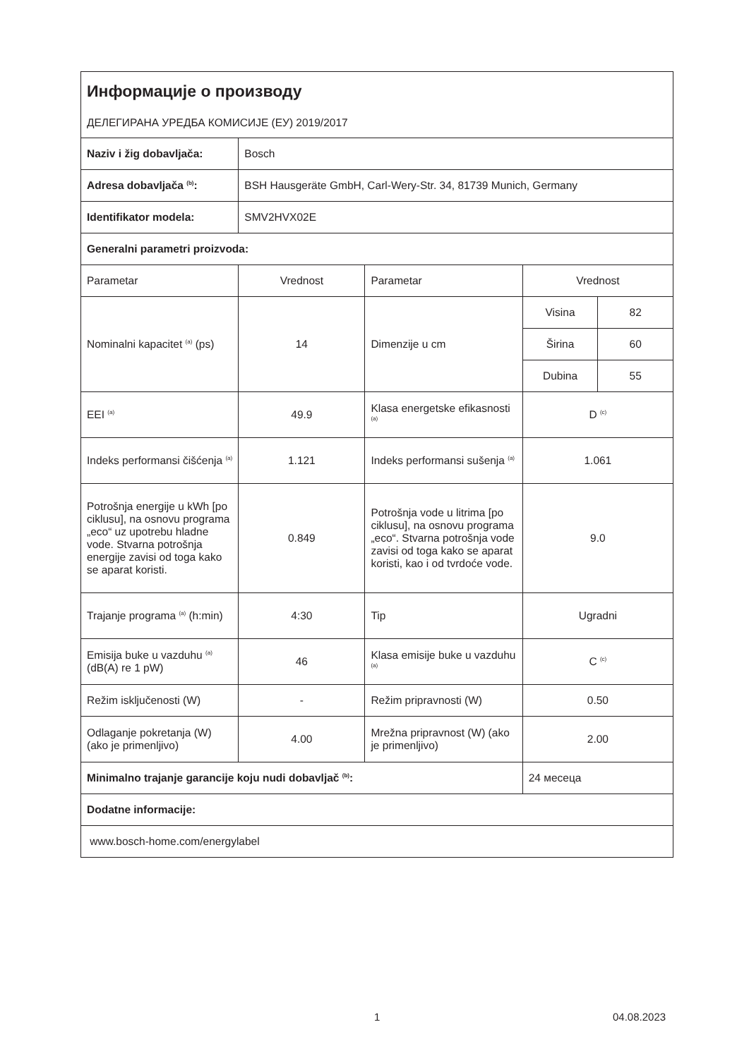| Информације о производу ДЕЛЕГИРАНА УРЕДБА КОМИСИЈЕ (ЕУ) 2019/2017 | | | | |
| Naziv i žig dobavljača: | Bosch | | | |
| Adresa dobavljača <sup>(b)</sup>: | BSH Hausgeräte GmbH, Carl-Wery-Str. 34, 81739 Munich, Germany | | | |
| Identifikator modela: | SMV2HVX02E | | | |
| Generalni parametri proizvoda: | | | | |
| Parametar | Vrednost | Parametar | Vrednost | |
| Nominalni kapacitet <sup>(a)</sup> (ps) | 14 | Dimenzije u cm | Visina | 82 |
| | | | Širina | 60 |
| | | | Dubina | 55 |
| EEI <sup>(a)</sup> | 49.9 | Klasa energetske efikasnosti <sup>(a)</sup> | D <sup>(c)</sup> | |
| Indeks performansi čišćenja <sup>(a)</sup> | 1.121 | Indeks performansi sušenja <sup>(a)</sup> | 1.061 | |
| Potrošnja energije u kWh [po ciklusu], na osnovu programa „eco“ uz upotrebu hladne vode. Stvarna potrošnja energije zavisi od toga kako se aparat koristi. | 0.849 | Potrošnja vode u litrima [po ciklusu], na osnovu programa „eco“. Stvarna potrošnja vode zavisi od toga kako se aparat koristi, kao i od tvrdoće vode. | 9.0 | |
| Trajanje programa <sup>(a)</sup> (h:min) | 4:30 | Tip | Ugradni | |
| Emisija buke u vazduhu <sup>(a)</sup> (dB(A) re 1 pW) | 46 | Klasa emisije buke u vazduhu <sup>(a)</sup> | C <sup>(c)</sup> | |
| Režim isključenosti (W) | - | Režim pripravnosti (W) | 0.50 | |
| Odlaganje pokretanja (W) (ako je primenljivo) | 4.00 | Mrežna pripravnost (W) (ako je primenljivo) | 2.00 | |
| Minimalno trajanje garancije koju nudi dobavljač <sup>(b)</sup>: | | | 24 месеца | |
| Dodatne informacije: | | | | |
| www.bosch-home.com/energylabel | | | | |
1 04.08.2023